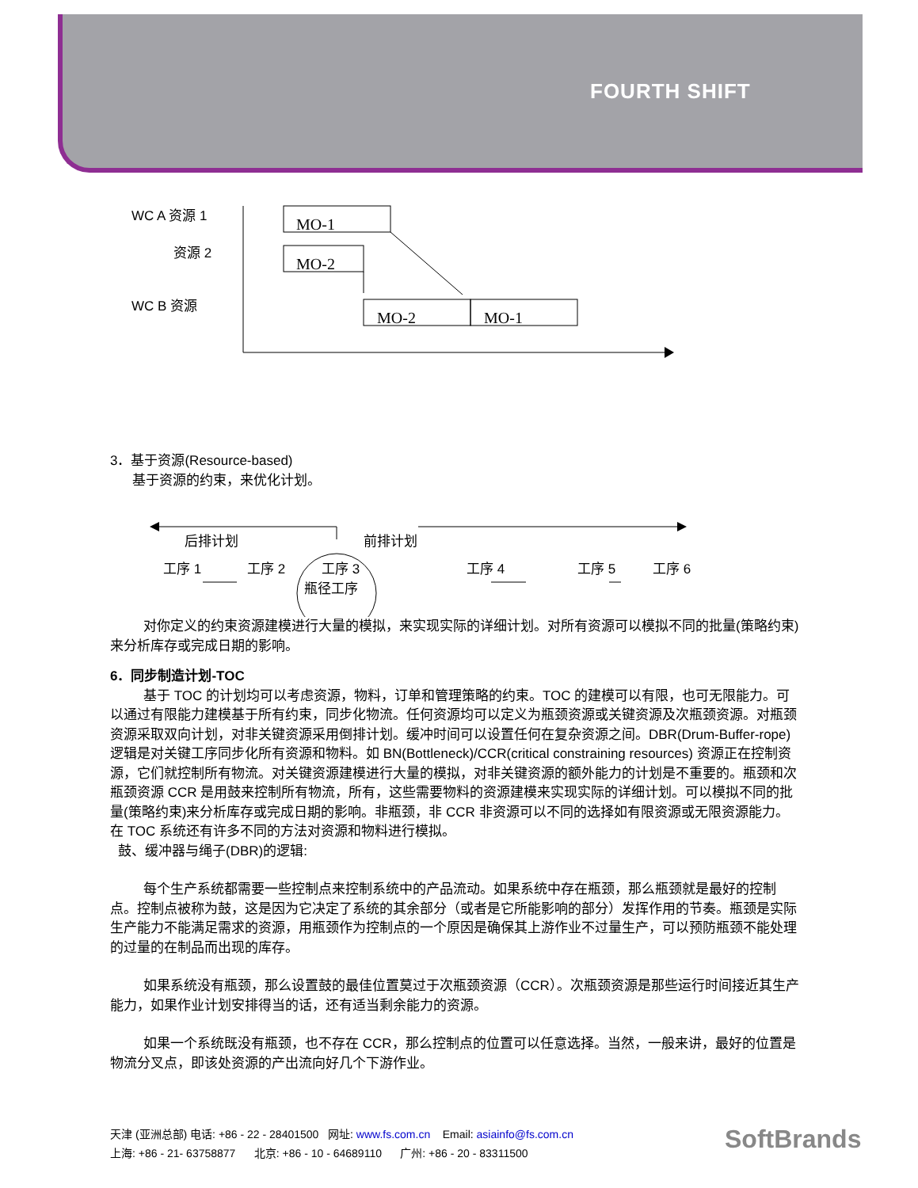FOURTH SHIFT
WC A 资源 1
资源 2
WC B 资源
MO-1
MO-2
MO-2
MO-1
3．基于资源(Resource-based)
基于资源的约束，来优化计划。
后排计划
前排计划
工序 1
工序 2
工序 3
瓶径工序
工序 4
工序 5
工序 6
对你定义的约束资源建模进行大量的模拟，来实现实际的详细计划。对所有资源可以模拟不同的批量(策略约束)来分析库存或完成日期的影响。
6．同步制造计划-TOC
基于 TOC 的计划均可以考虑资源，物料，订单和管理策略的约束。TOC 的建模可以有限，也可无限能力。可以通过有限能力建模基于所有约束，同步化物流。任何资源均可以定义为瓶颈资源或关键资源及次瓶颈资源。对瓶颈资源采取双向计划，对非关键资源采用倒排计划。缓冲时间可以设置任何在复杂资源之间。DBR(Drum-Buffer-rope)逻辑是对关键工序同步化所有资源和物料。如 BN(Bottleneck)/CCR(critical constraining resources) 资源正在控制资源，它们就控制所有物流。对关键资源建模进行大量的模拟，对非关键资源的额外能力的计划是不重要的。瓶颈和次瓶颈资源 CCR 是用鼓来控制所有物流，所有，这些需要物料的资源建模来实现实际的详细计划。可以模拟不同的批量(策略约束)来分析库存或完成日期的影响。非瓶颈，非 CCR 非资源可以不同的选择如有限资源或无限资源能力。在 TOC 系统还有许多不同的方法对资源和物料进行模拟。
鼓、缓冲器与绳子(DBR)的逻辑:
每个生产系统都需要一些控制点来控制系统中的产品流动。如果系统中存在瓶颈，那么瓶颈就是最好的控制点。控制点被称为鼓，这是因为它决定了系统的其余部分（或者是它所能影响的部分）发挥作用的节奏。瓶颈是实际生产能力不能满足需求的资源，用瓶颈作为控制点的一个原因是确保其上游作业不过量生产，可以预防瓶颈不能处理的过量的在制品而出现的库存。
如果系统没有瓶颈，那么设置鼓的最佳位置莫过于次瓶颈资源（CCR）。次瓶颈资源是那些运行时间接近其生产能力，如果作业计划安排得当的话，还有适当剩余能力的资源。
如果一个系统既没有瓶颈，也不存在 CCR，那么控制点的位置可以任意选择。当然，一般来讲，最好的位置是物流分叉点，即该处资源的产出流向好几个下游作业。
天津 (亚洲总部) 电话: +86 - 22 - 28401500 网址: www.fs.com.cn Email: asiainfo@fs.com.cn
上海: +86 - 21- 63758877 北京: +86 - 10 - 64689110 广州: +86 - 20 - 83311500
SoftBrands